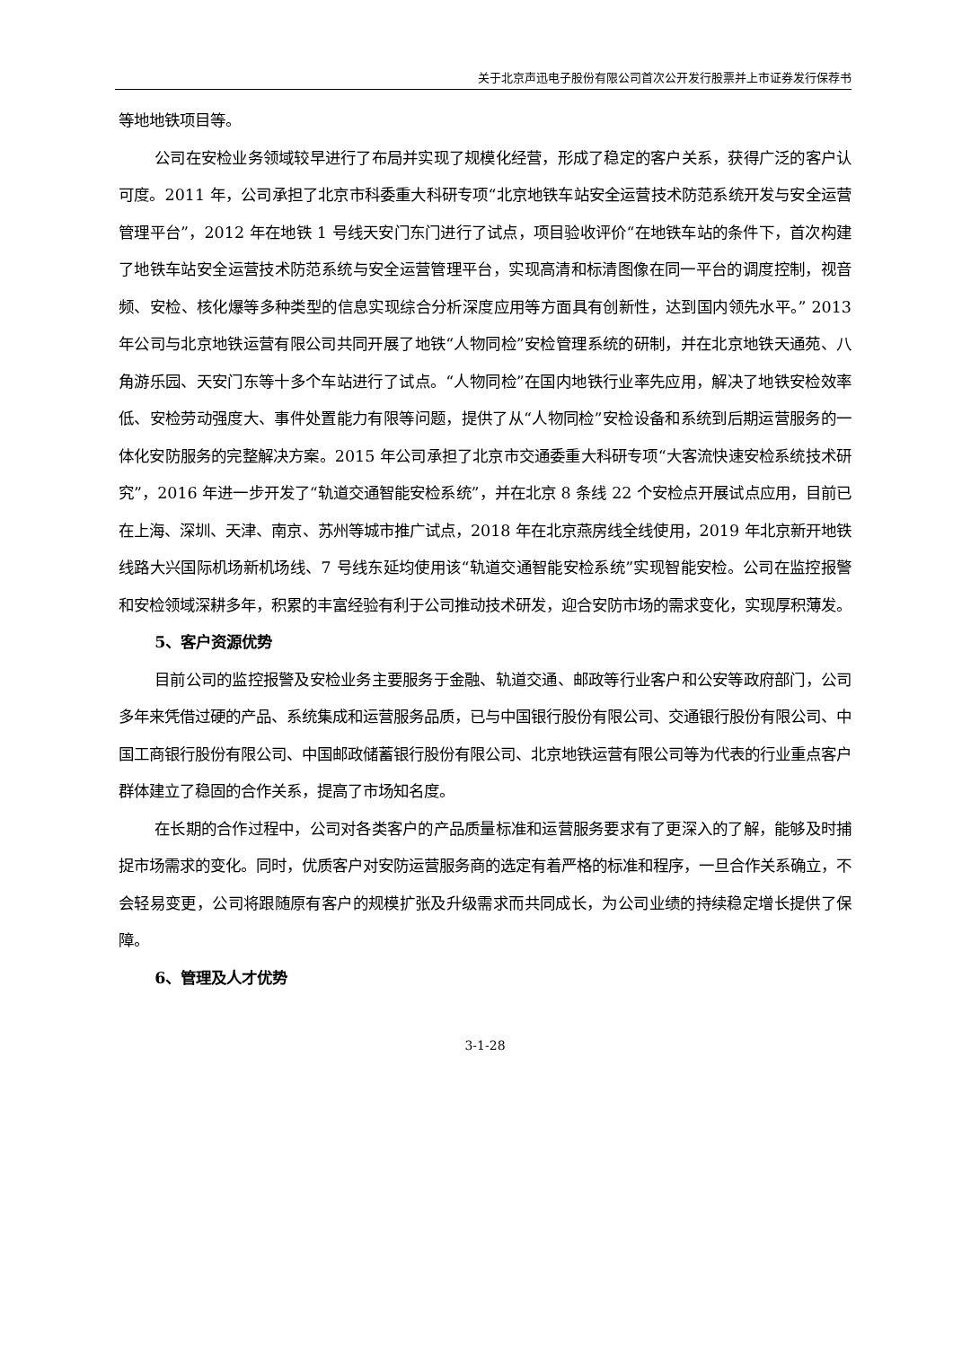关于北京声迅电子股份有限公司首次公开发行股票并上市证券发行保荐书
等地地铁项目等。
公司在安检业务领域较早进行了布局并实现了规模化经营，形成了稳定的客户关系，获得广泛的客户认可度。2011 年，公司承担了北京市科委重大科研专项“北京地铁车站安全运营技术防范系统开发与安全运营管理平台”，2012 年在地铁 1 号线天安门东门进行了试点，项目验收评价“在地铁车站的条件下，首次构建了地铁车站安全运营技术防范系统与安全运营管理平台，实现高清和标清图像在同一平台的调度控制，视音频、安检、核化爆等多种类型的信息实现综合分析深度应用等方面具有创新性，达到国内领先水平。” 2013 年公司与北京地铁运营有限公司共同开展了地铁“人物同检”安检管理系统的研制，并在北京地铁天通苑、八角游乐园、天安门东等十多个车站进行了试点。“人物同检”在国内地铁行业率先应用，解决了地铁安检效率低、安检劳动强度大、事件处置能力有限等问题，提供了从“人物同检”安检设备和系统到后期运营服务的一体化安防服务的完整解决方案。2015 年公司承担了北京市交通委重大科研专项“大客流快速安检系统技术研究”，2016 年进一步开发了“轨道交通智能安检系统”，并在北京 8 条线 22 个安检点开展试点应用，目前已在上海、深圳、天津、南京、苏州等城市推广试点，2018 年在北京燕房线全线使用，2019 年北京新开地铁线路大兴国际机场新机场线、7 号线东延均使用该“轨道交通智能安检系统”实现智能安检。公司在监控报警和安检领域深耕多年，积累的丰富经验有利于公司推动技术研发，迎合安防市场的需求变化，实现厚积薄发。
5、客户资源优势
目前公司的监控报警及安检业务主要服务于金融、轨道交通、邮政等行业客户和公安等政府部门，公司多年来凭借过硬的产品、系统集成和运营服务品质，已与中国银行股份有限公司、交通银行股份有限公司、中国工商银行股份有限公司、中国邮政储蓄银行股份有限公司、北京地铁运营有限公司等为代表的行业重点客户群体建立了稳固的合作关系，提高了市场知名度。
在长期的合作过程中，公司对各类客户的产品质量标准和运营服务要求有了更深入的了解，能够及时捕捉市场需求的变化。同时，优质客户对安防运营服务商的选定有着严格的标准和程序，一旦合作关系确立，不会轻易变更，公司将跟随原有客户的规模扩张及升级需求而共同成长，为公司业绩的持续稳定增长提供了保障。
6、管理及人才优势
3-1-28